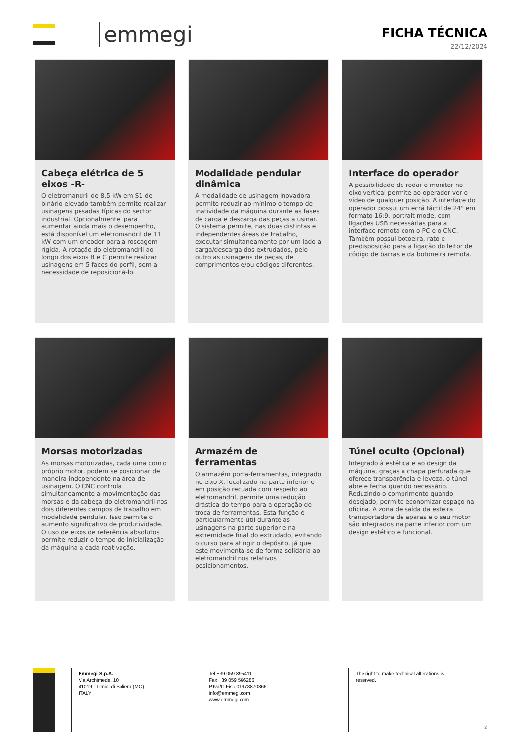emmegi
FICHA TÉCNICA
22/12/2024
Cabeça elétrica de 5 eixos -R-
O eletromandril de 8,5 kW em S1 de binário elevado também permite realizar usinagens pesadas típicas do sector industrial. Opcionalmente, para aumentar ainda mais o desempenho, está disponível um eletromandril de 11 kW com um encoder para a roscagem rígida. A rotação do eletromandril ao longo dos eixos B e C permite realizar usinagens em 5 faces do perfil, sem a necessidade de reposicioná-lo.
Modalidade pendular dinâmica
A modalidade de usinagem inovadora permite reduzir ao mínimo o tempo de inatividade da máquina durante as fases de carga e descarga das peças a usinar. O sistema permite, nas duas distintas e independentes áreas de trabalho, executar simultaneamente por um lado a carga/descarga dos extrudados, pelo outro as usinagens de peças, de comprimentos e/ou códigos diferentes.
Interface do operador
A possibilidade de rodar o monitor no eixo vertical permite ao operador ver o vídeo de qualquer posição. A interface do operador possui um ecrã táctil de 24" em formato 16:9, portrait mode, com ligações USB necessárias para a interface remota com o PC e o CNC. Também possui botoeira, rato e predisposição para a ligação do leitor de código de barras e da botoneira remota.
Morsas motorizadas
As morsas motorizadas, cada uma com o próprio motor, podem se posicionar de maneira independente na área de usinagem. O CNC controla simultaneamente a movimentação das morsas e da cabeça do eletromandril nos dois diferentes campos de trabalho em modalidade pendular. Isso permite o aumento significativo de produtividade. O uso de eixos de referência absolutos permite reduzir o tempo de inicialização da máquina a cada reativação.
Armazém de ferramentas
O armazém porta-ferramentas, integrado no eixo X, localizado na parte inferior e em posição recuada com respeito ao eletromandril, permite uma redução drástica do tempo para a operação de troca de ferramentas. Esta função é particularmente útil durante as usinagens na parte superior e na extremidade final do extrudado, evitando o curso para atingir o depósito, já que este movimenta-se de forma solidária ao eletromandril nos relativos posicionamentos.
Túnel oculto (Opcional)
Integrado à estética e ao design da máquina, graças a chapa perfurada que oferece transparência e leveza, o túnel abre e fecha quando necessário. Reduzindo o comprimento quando desejado, permite economizar espaço na oficina. A zona de saída da esteira transportadora de aparas e o seu motor são integrados na parte inferior com um design estético e funcional.
Emmegi S.p.A.
Via Archimede, 10
41019 - Limidi di Soliera (MO)
ITALY
Tel +39 059 895411
Fax +39 059 566286
P.Iva/C.Fisc 01978870366
info@emmegi.com
www.emmegi.com
The right to make technical alterations is reserved.
2